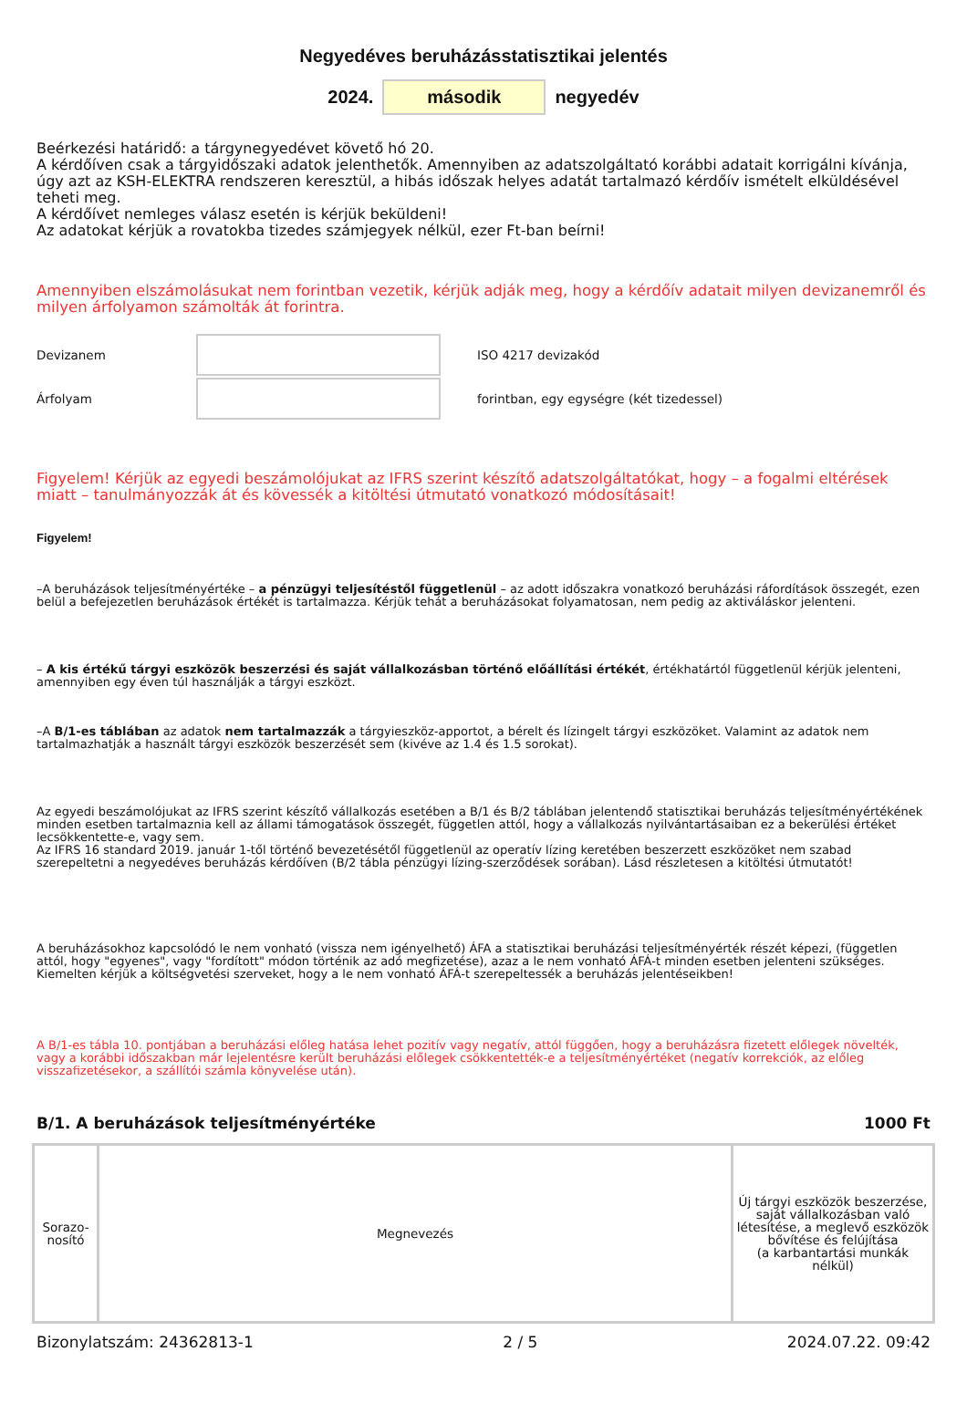Negyedéves beruházásstatisztikai jelentés
2024. második negyedév
Beérkezési határidő: a tárgynegyedévet követő hó 20.
A kérdőíven csak a tárgyidőszaki adatok jelenthetők. Amennyiben az adatszolgáltató korábbi adatait korrigálni kívánja, úgy azt az KSH-ELEKTRA rendszeren keresztül, a hibás időszak helyes adatát tartalmazó kérdőív ismételt elküldésével teheti meg.
A kérdőívet nemleges válasz esetén is kérjük beküldeni!
Az adatokat kérjük a rovatokba tizedes számjegyek nélkül, ezer Ft-ban beírni!
Amennyiben elszámolásukat nem forintban vezetik, kérjük adják meg, hogy a kérdőív adatait milyen devizanemről és milyen árfolyamon számolták át forintra.
Devizanem ISO 4217 devizakód
Árfolyam forintban, egy egységre (két tizedessel)
Figyelem! Kérjük az egyedi beszámolójukat az IFRS szerint készítő adatszolgáltatókat, hogy – a fogalmi eltérések miatt – tanulmányozzák át és kövessék a kitöltési útmutató vonatkozó módosításait!
Figyelem!
–A beruházások teljesítményértéke – a pénzügyi teljesítéstől függetlenül – az adott időszakra vonatkozó beruházási ráfordítások összegét, ezen belül a befejezetlen beruházások értékét is tartalmazza. Kérjük tehát a beruházásokat folyamatosan, nem pedig az aktiváláskor jelenteni.
– A kis értékű tárgyi eszközök beszerzési és saját vállalkozásban történő előállítási értékét, értékhatártól függetlenül kérjük jelenteni, amennyiben egy éven túl használják a tárgyi eszközt.
–A B/1-es táblában az adatok nem tartalmazzák a tárgyieszköz-apportot, a bérelt és lízingelt tárgyi eszközöket. Valamint az adatok nem tartalmazhatják a használt tárgyi eszközök beszerzését sem (kivéve az 1.4 és 1.5 sorokat).
Az egyedi beszámolójukat az IFRS szerint készítő vállalkozás esetében a B/1 és B/2 táblában jelentendő statisztikai beruházás teljesítményértékének minden esetben tartalmaznia kell az állami támogatások összegét, független attól, hogy a vállalkozás nyilvántartásaiban ez a bekerülési értéket lecsökkentette-e, vagy sem.
Az IFRS 16 standard 2019. január 1-től történő bevezetésétől függetlenül az operatív lízing keretében beszerzett eszközöket nem szabad szerepeltetni a negyedéves beruházás kérdőíven (B/2 tábla pénzügyi lízing-szerződések sorában). Lásd részletesen a kitöltési útmutatót!
A beruházásokhoz kapcsolódó le nem vonható (vissza nem igényelhető) ÁFA a statisztikai beruházási teljesítményérték részét képezi, (független attól, hogy "egyenes", vagy "fordított" módon történik az adó megfizetése), azaz a le nem vonható ÁFÁ-t minden esetben jelenteni szükséges. Kiemelten kérjük a költségvetési szerveket, hogy a le nem vonható ÁFÁ-t szerepeltessék a beruházás jelentéseikben!
A B/1-es tábla 10. pontjában a beruházási előleg hatása lehet pozitív vagy negatív, attól függően, hogy a beruházásra fizetett előlegek növelték, vagy a korábbi időszakban már lejelentésre került beruházási előlegek csökkentették-e a teljesítményértéket (negatív korrekciók, az előleg visszafizetésekor, a szállítói számla könyvelése után).
B/1. A beruházások teljesítményértéke 1000 Ft
| Sorazo- nosító | Megnevezés | Új tárgyi eszközök beszerzése, saját vállalkozásban való létesítése, a meglevő eszközök bővítése és felújítása (a karbantartási munkák nélkül) |
Bizonylatszám: 24362813-1 2 / 5 2024.07.22. 09:42